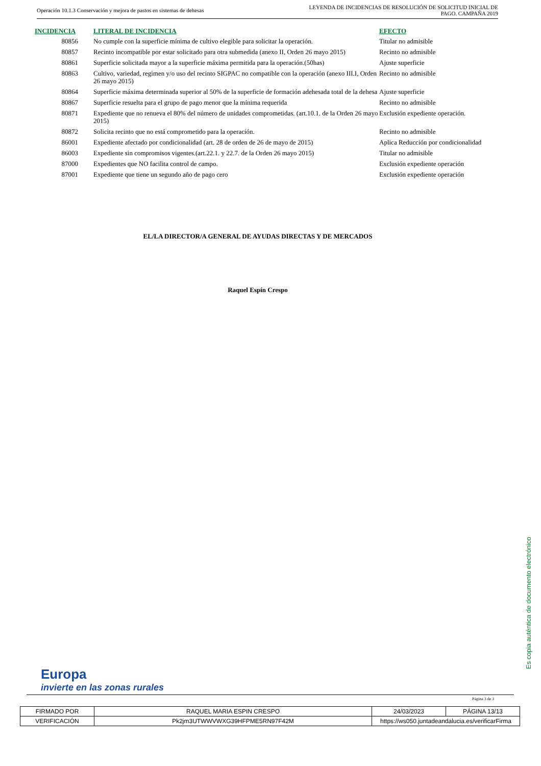Operación 10.1.3 Conservación y mejora de pastos en sistemas de dehesas
LEYENDA DE INCIDENCIAS DE RESOLUCIÓN DE SOLICITUD INICIAL DE
PAGO. CAMPAÑA 2019
| INCIDENCIA | LITERAL DE INCIDENCIA | EFECTO |
| --- | --- | --- |
| 80856 | No cumple con la superficie mínima de cultivo elegible para solicitar la operación. | Titular no admisible |
| 80857 | Recinto incompatible por estar solicitado para otra submedida (anexo II, Orden 26 mayo 2015) | Recinto no admisible |
| 80861 | Superficie solicitada mayor a la superficie máxima permitida para la operación.(50has) | Ajuste superficie |
| 80863 | Cultivo, variedad, regimen y/o uso del recinto SIGPAC no compatible con la operación (anexo III.I, Orden 26 mayo 2015) | Recinto no admisible |
| 80864 | Superficie máxima determinada superior al 50% de la superficie de formación adehesada total de la dehesa | Ajuste superficie |
| 80867 | Superficie resuelta para el grupo de pago menor que la mínima requerida | Recinto no admisible |
| 80871 | Expediente que no renueva el 80% del número de unidades comprometidas. (art.10.1. de la Orden 26 mayo 2015) | Exclusión expediente operación. |
| 80872 | Solicita recinto que no está comprometido para la operación. | Recinto no admisible |
| 86001 | Expediente afectado por condicionalidad (art. 28 de orden de 26 de mayo de 2015) | Aplica Reducción por condicionalidad |
| 86003 | Expediente sin compromisos vigentes.(art.22.1. y 22.7. de la Orden 26 mayo 2015) | Titular no admisible |
| 87000 | Expedientes que NO facilita control de campo. | Exclusión expediente operación |
| 87001 | Expediente que tiene un segundo año de pago cero | Exclusión expediente operación |
EL/LA DIRECTOR/A GENERAL DE AYUDAS DIRECTAS Y DE MERCADOS
Raquel Espín Crespo
Europa
invierte en las zonas rurales
Es copia auténtica de documento electrónico
Página 3 de 3
| FIRMADO POR | RAQUEL MARIA ESPIN CRESPO | | 24/03/2023 | PÁGINA 13/13 |
| VERIFICACIÓN | Pk2jm3UTWWVWXG39HFPME5RN97F42M | https://ws050.juntadeandalucia.es/verificarFirma | | |